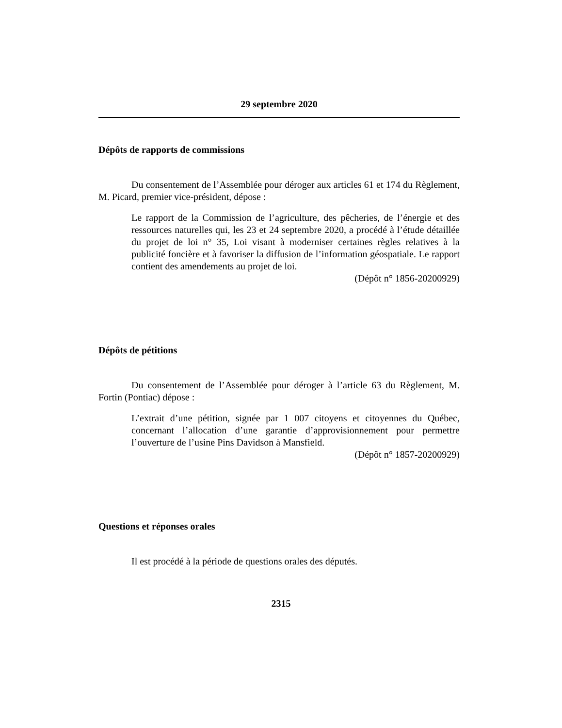29 septembre 2020
Dépôts de rapports de commissions
Du consentement de l’Assemblée pour déroger aux articles 61 et 174 du Règlement, M. Picard, premier vice-président, dépose :
Le rapport de la Commission de l’agriculture, des pêcheries, de l’énergie et des ressources naturelles qui, les 23 et 24 septembre 2020, a procédé à l’étude détaillée du projet de loi n° 35, Loi visant à moderniser certaines règles relatives à la publicité foncière et à favoriser la diffusion de l’information géospatiale. Le rapport contient des amendements au projet de loi.
(Dépôt n° 1856-20200929)
Dépôts de pétitions
Du consentement de l’Assemblée pour déroger à l’article 63 du Règlement, M. Fortin (Pontiac) dépose :
L’extrait d’une pétition, signée par 1 007 citoyens et citoyennes du Québec, concernant l’allocation d’une garantie d’approvisionnement pour permettre l’ouverture de l’usine Pins Davidson à Mansfield.
(Dépôt n° 1857-20200929)
Questions et réponses orales
Il est procédé à la période de questions orales des députés.
2315